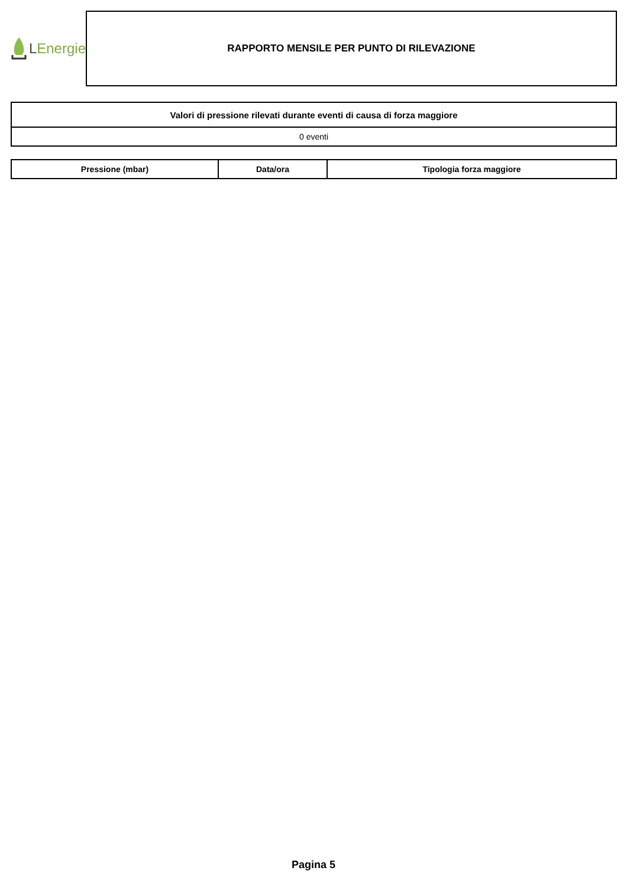LEnergie
RAPPORTO MENSILE PER PUNTO DI RILEVAZIONE
| Valori di pressione rilevati durante eventi di causa di forza maggiore |
| --- |
| 0 eventi |
| Pressione (mbar) | Data/ora | Tipologia forza maggiore |
| --- | --- | --- |
Pagina 5